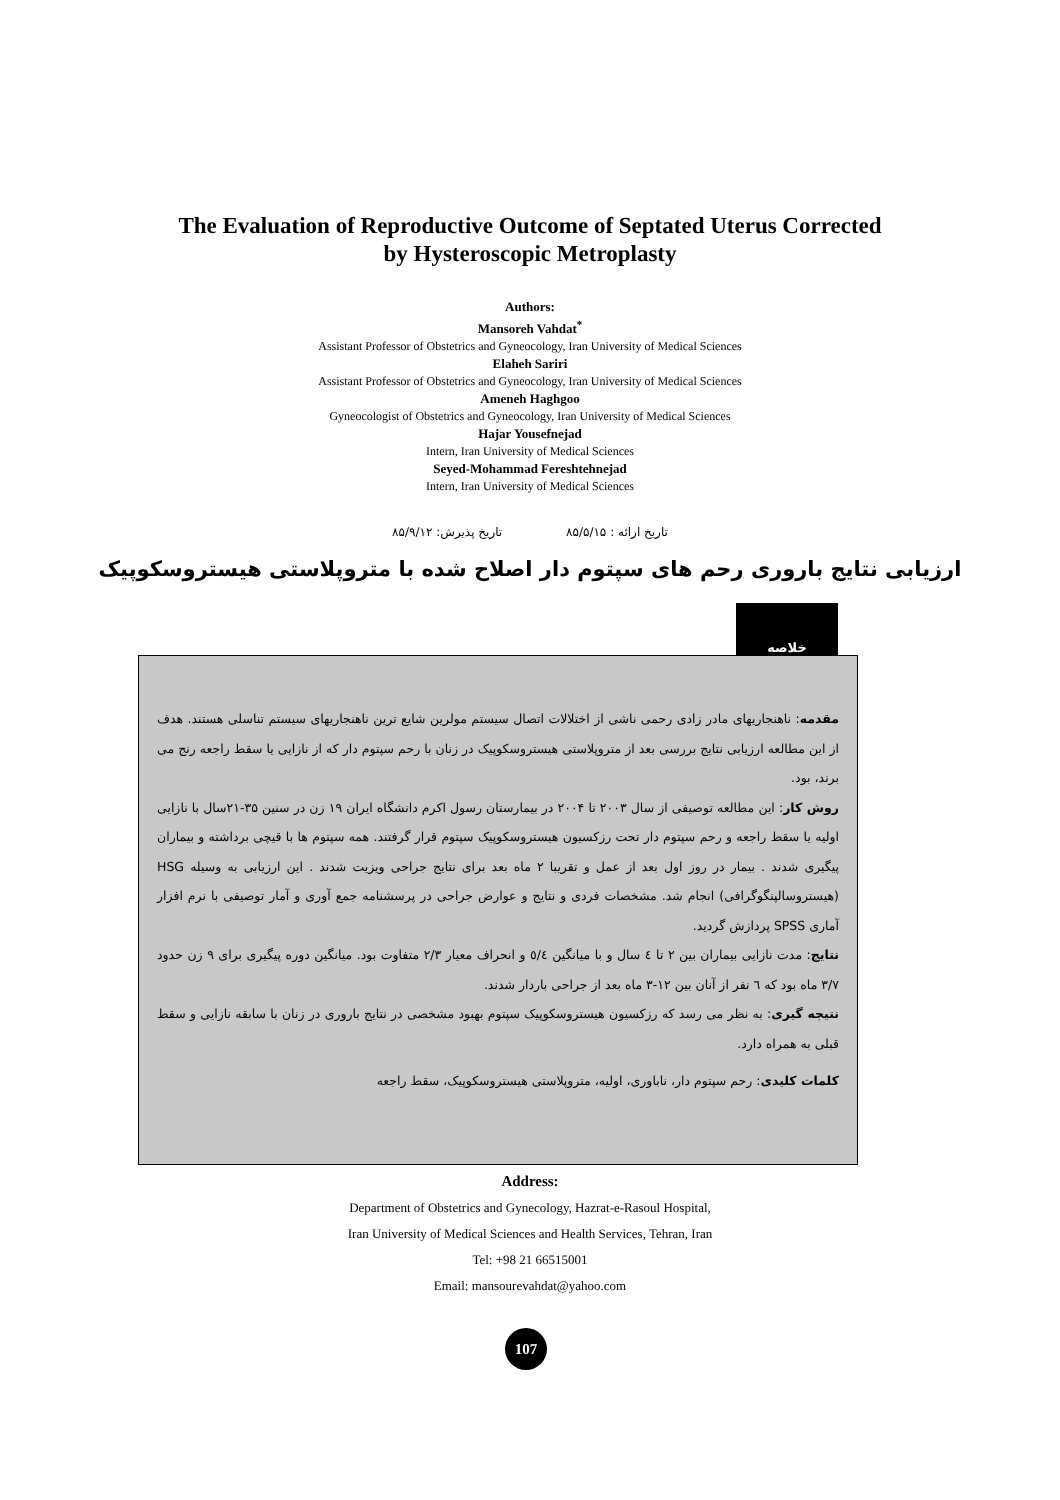The Evaluation of Reproductive Outcome of Septated Uterus Corrected
by Hysteroscopic Metroplasty
Authors:
Mansoreh Vahdat<sup>*</sup>
Assistant Professor of Obstetrics and Gyneocology, Iran University of Medical Sciences
Elaheh Sariri
Assistant Professor of Obstetrics and Gyneocology, Iran University of Medical Sciences
Ameneh Haghgoo
Gyneocologist of Obstetrics and Gyneocology, Iran University of Medical Sciences
Hajar Yousefnejad
Intern, Iran University of Medical Sciences
Seyed-Mohammad Fereshtehnejad
Intern, Iran University of Medical Sciences
تاریخ ارائه : ۸۵/۵/۱۵ تاریخ پذیرش: ۸۵/۹/۱۲
ارزیابی نتایج باروری رحم های سپتوم دار اصلاح شده با متروپلاستی هیستروسکوپیک
خلاصه
مقدمه: ناهنجاریهای مادر زادی رحمی ناشی از اختلالات اتصال سیستم مولرین شایع ترین ناهنجاریهای سیستم تناسلی هستند. هدف از این مطالعه ارزیابی نتایج بررسی بعد از متروپلاستی هیستروسکوپیک در زنان با رحم سپتوم دار که از نازایی یا سقط راجعه رنج می برند، بود.
روش کار: این مطالعه توصیفی از سال ۲۰۰۳ تا ۲۰۰۴ در بیمارستان رسول اکرم دانشگاه ایران ۱۹ زن در سنین ۳۵-۲۱سال با نازایی اولیه یا سقط راجعه و رحم سپتوم دار تحت رزکسیون هیستروسکوپیک سپتوم قرار گرفتند. همه سپتوم ها با قیچی برداشته و بیماران پیگیری شدند . بیمار در روز اول بعد از عمل و تقریبا ۲ ماه بعد برای نتایج جراحی ویزیت شدند . این ارزیابی به وسیله HSG (هیستروسالپنگوگرافی) انجام شد. مشخصات فردی و نتایج و عوارض جراحی در پرسشنامه جمع آوری و آمار توصیفی با نرم افزار آماری SPSS پردازش گردید.
نتایج: مدت نازایی بیماران بین ۲ تا ٤ سال و با میانگین ٥/٤ و انحراف معیار ۲/۳ متفاوت بود. میانگین دوره پیگیری برای ۹ زن حدود ۳/۷ ماه بود که ٦ نفر از آنان بین ۱۲-۳ ماه بعد از جراحی باردار شدند.
نتیجه گیری: به نظر می رسد که رزکسیون هیستروسکوپیک سپتوم بهبود مشخصی در نتایج باروری در زنان با سابقه نازایی و سقط قبلی به همراه دارد.
کلمات کلیدی: رحم سپتوم دار، ناباوری، اولیه، متروپلاستی هیستروسکوپیک، سقط راجعه
Address:
Department of Obstetrics and Gynecology, Hazrat-e-Rasoul Hospital,
Iran University of Medical Sciences and Health Services, Tehran, Iran
Tel: +98 21 66515001
Email: mansourevahdat@yahoo.com
107